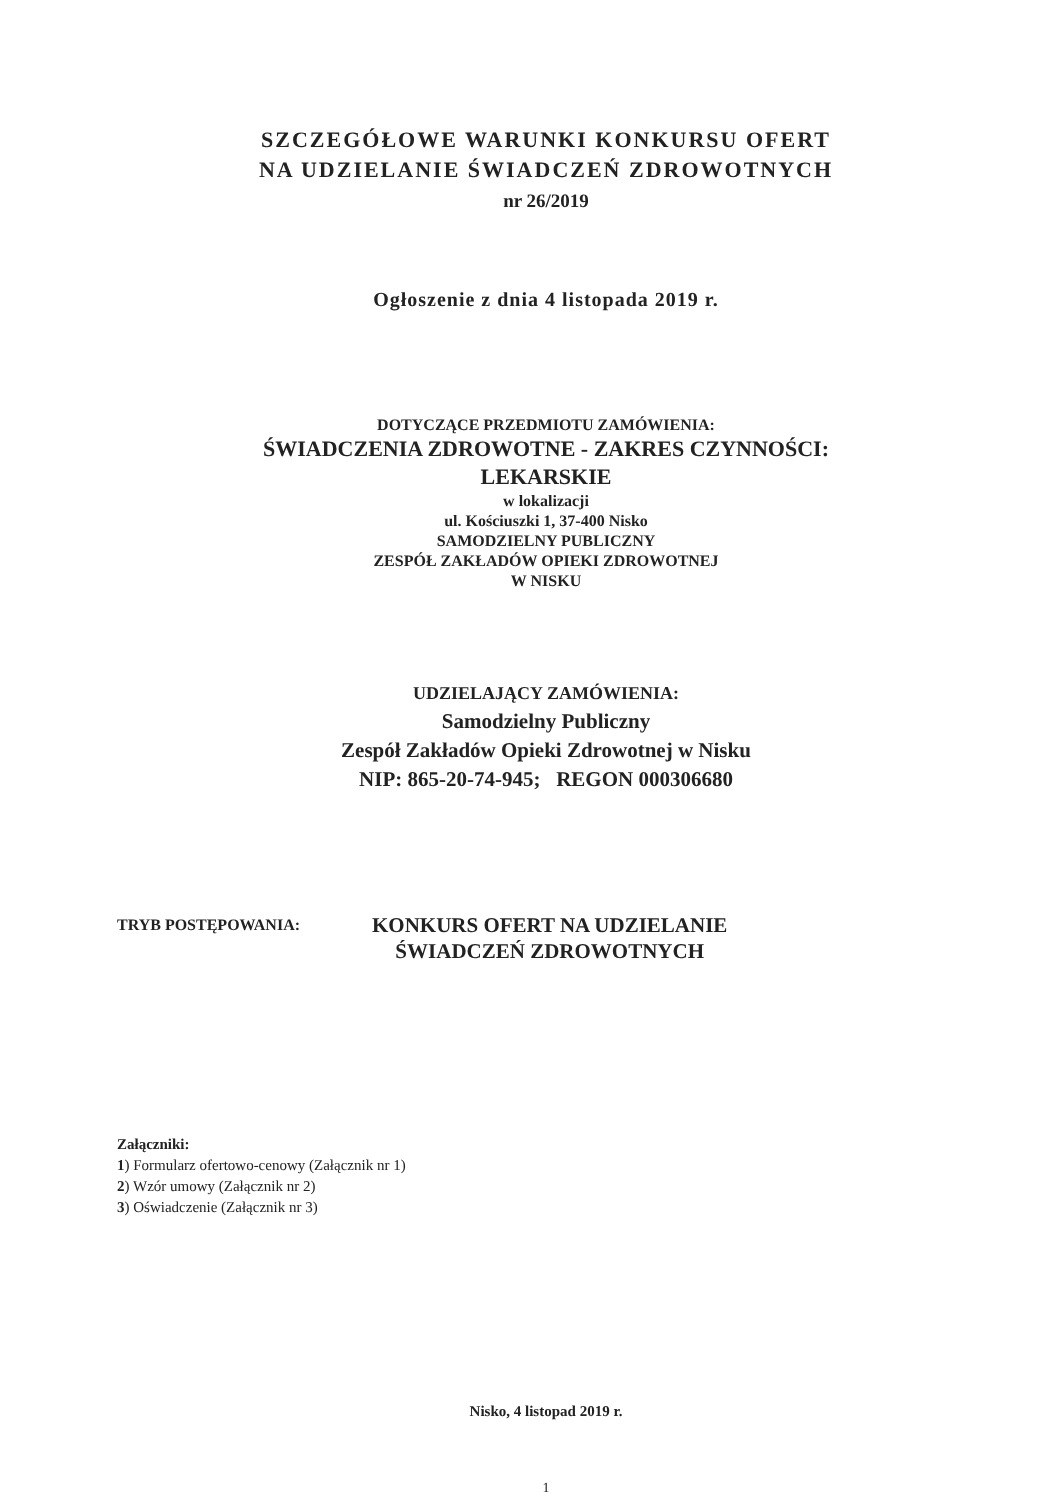SZCZEGÓŁOWE WARUNKI KONKURSU OFERT
NA UDZIELANIE ŚWIADCZEŃ ZDROWOTNYCH
nr 26/2019
Ogłoszenie z dnia 4 listopada 2019 r.
DOTYCZĄCE PRZEDMIOTU ZAMÓWIENIA:
ŚWIADCZENIA ZDROWOTNE - ZAKRES CZYNNOŚCI:
LEKARSKIE
w lokalizacji
ul. Kościuszki 1, 37-400 Nisko
SAMODZIELNY PUBLICZNY
ZESPÓŁ ZAKŁADÓW OPIEKI ZDROWOTNEJ
W NISKU
UDZIELAJĄCY ZAMÓWIENIA:
Samodzielny Publiczny
Zespół Zakładów Opieki Zdrowotnej w Nisku
NIP: 865-20-74-945; REGON 000306680
TRYB POSTĘPOWANIA:
KONKURS OFERT NA UDZIELANIE
ŚWIADCZEŃ ZDROWOTNYCH
Załączniki:
1) Formularz ofertowo-cenowy (Załącznik nr 1)
2) Wzór umowy (Załącznik nr 2)
3) Oświadczenie (Załącznik nr 3)
Nisko, 4 listopad 2019 r.
1